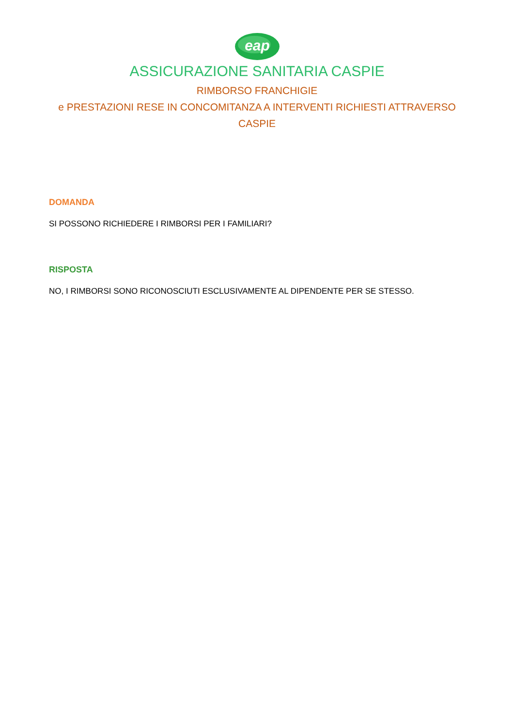eap
ASSICURAZIONE SANITARIA CASPIE
RIMBORSO FRANCHIGIE
e PRESTAZIONI RESE IN CONCOMITANZA A INTERVENTI RICHIESTI ATTRAVERSO CASPIE
DOMANDA
SI POSSONO RICHIEDERE I RIMBORSI PER I FAMILIARI?
RISPOSTA
NO, I RIMBORSI SONO RICONOSCIUTI ESCLUSIVAMENTE AL DIPENDENTE PER SE STESSO.